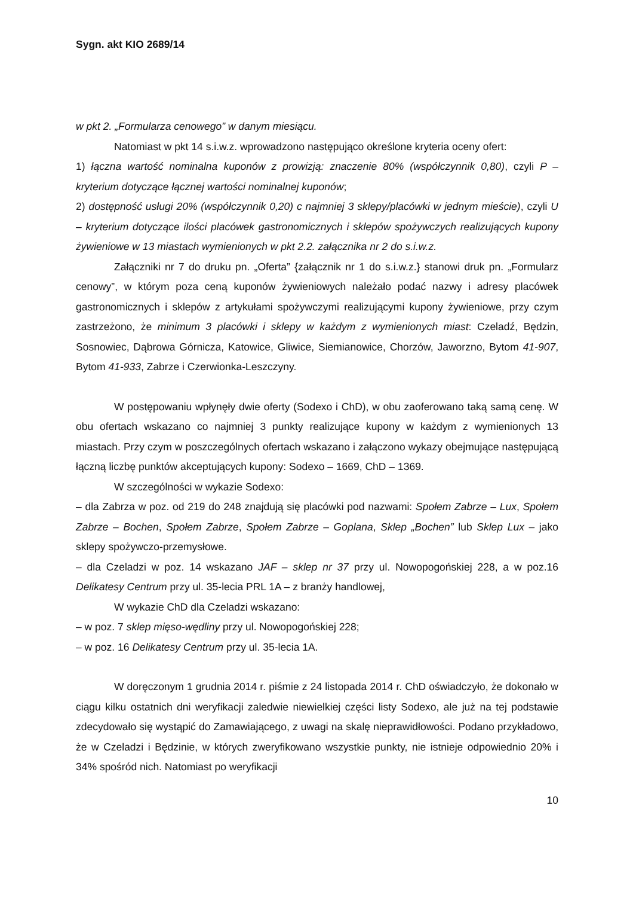Sygn. akt KIO 2689/14
w pkt 2. „Formularza cenowego” w danym miesiącu.
Natomiast w pkt 14 s.i.w.z. wprowadzono następująco określone kryteria oceny ofert:
1) łączna wartość nominalna kuponów z prowizją: znaczenie 80% (współczynnik 0,80), czyli P – kryterium dotyczące łącznej wartości nominalnej kuponów;
2) dostępność usługi 20% (współczynnik 0,20) c najmniej 3 sklepy/placówki w jednym mieście), czyli U – kryterium dotyczące ilości placówek gastronomicznych i sklepów spożywczych realizujących kupony żywieniowe w 13 miastach wymienionych w pkt 2.2. załącznika nr 2 do s.i.w.z.
Załączniki nr 7 do druku pn. „Oferta” {załącznik nr 1 do s.i.w.z.} stanowi druk pn. „Formularz cenowy”, w którym poza ceną kuponów żywieniowych należało podać nazwy i adresy placówek gastronomicznych i sklepów z artykułami spożywczymi realizującymi kupony żywieniowe, przy czym zastrzeżono, że minimum 3 placówki i sklepy w każdym z wymienionych miast: Czeladź, Będzin, Sosnowiec, Dąbrowa Górnicza, Katowice, Gliwice, Siemianowice, Chorzów, Jaworzno, Bytom 41-907, Bytom 41-933, Zabrze i Czerwionka-Leszczyny.
W postępowaniu wpłynęły dwie oferty (Sodexo i ChD), w obu zaoferowano taką samą cenę. W obu ofertach wskazano co najmniej 3 punkty realizujące kupony w każdym z wymienionych 13 miastach. Przy czym w poszczególnych ofertach wskazano i załączono wykazy obejmujące następującą łączną liczbę punktów akceptujących kupony: Sodexo – 1669, ChD – 1369.
W szczególności w wykazie Sodexo:
– dla Zabrza w poz. od 219 do 248 znajdują się placówki pod nazwami: Społem Zabrze – Lux, Społem Zabrze – Bochen, Społem Zabrze, Społem Zabrze – Goplana, Sklep „Bochen” lub Sklep Lux – jako sklepy spożywczo-przemysłowe.
– dla Czeladzi w poz. 14 wskazano JAF – sklep nr 37 przy ul. Nowopogońskiej 228, a w poz.16 Delikatesy Centrum przy ul. 35-lecia PRL 1A – z branży handlowej,
W wykazie ChD dla Czeladzi wskazano:
– w poz. 7 sklep mięso-wędliny przy ul. Nowopogońskiej 228;
– w poz. 16 Delikatesy Centrum przy ul. 35-lecia 1A.
W doręczonym 1 grudnia 2014 r. piśmie z 24 listopada 2014 r. ChD oświadczyło, że dokonało w ciągu kilku ostatnich dni weryfikacji zaledwie niewielkiej części listy Sodexo, ale już na tej podstawie zdecydowało się wystąpić do Zamawiającego, z uwagi na skalę nieprawidłowości. Podano przykładowo, że w Czeladzi i Będzinie, w których zweryfikowano wszystkie punkty, nie istnieje odpowiednio 20% i 34% spośród nich. Natomiast po weryfikacji
10